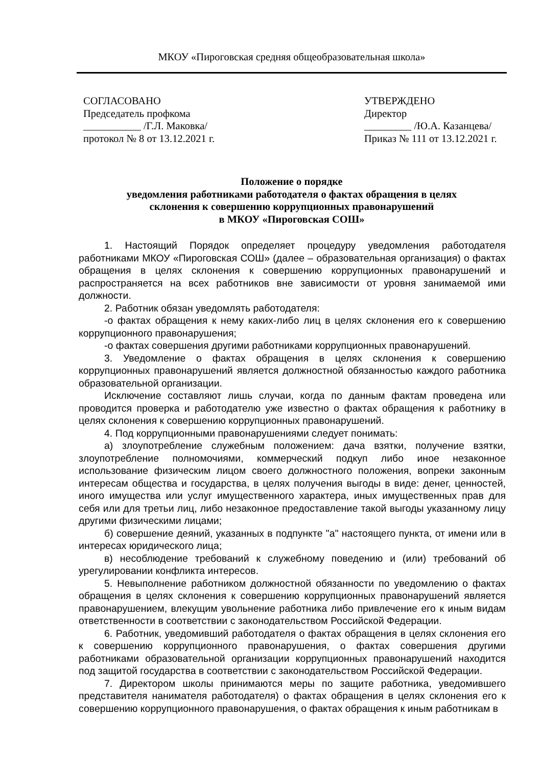МКОУ «Пироговская средняя общеобразовательная школа»
СОГЛАСОВАНО
Председатель профкома
___________ /Г.Л. Маковка/
протокол № 8 от 13.12.2021 г.
УТВЕРЖДЕНО
Директор
_________ /Ю.А. Казанцева/
Приказ № 111 от 13.12.2021 г.
Положение о порядке
уведомления работниками работодателя о фактах обращения в целях
склонения к совершению коррупционных правонарушений
в МКОУ «Пироговская СОШ»
1. Настоящий Порядок определяет процедуру уведомления работодателя работниками МКОУ «Пироговская СОШ» (далее – образовательная организация) о фактах обращения в целях склонения к совершению коррупционных правонарушений и распространяется на всех работников вне зависимости от уровня занимаемой ими должности.
2. Работник обязан уведомлять работодателя:
-о фактах обращения к нему каких-либо лиц в целях склонения его к совершению коррупционного правонарушения;
-о фактах совершения другими работниками коррупционных правонарушений.
3. Уведомление о фактах обращения в целях склонения к совершению коррупционных правонарушений является должностной обязанностью каждого работника образовательной организации.
Исключение составляют лишь случаи, когда по данным фактам проведена или проводится проверка и работодателю уже известно о фактах обращения к работнику в целях склонения к совершению коррупционных правонарушений.
4. Под коррупционными правонарушениями следует понимать:
а) злоупотребление служебным положением: дача взятки, получение взятки, злоупотребление полномочиями, коммерческий подкуп либо иное незаконное использование физическим лицом своего должностного положения, вопреки законным интересам общества и государства, в целях получения выгоды в виде: денег, ценностей, иного имущества или услуг имущественного характера, иных имущественных прав для себя или для третьи лиц, либо незаконное предоставление такой выгоды указанному лицу другими физическими лицами;
б) совершение деяний, указанных в подпункте "а" настоящего пункта, от имени или в интересах юридического лица;
в) несоблюдение требований к служебному поведению и (или) требований об урегулировании конфликта интересов.
5. Невыполнение работником должностной обязанности по уведомлению о фактах обращения в целях склонения к совершению коррупционных правонарушений является правонарушением, влекущим увольнение работника либо привлечение его к иным видам ответственности в соответствии с законодательством Российской Федерации.
6. Работник, уведомивший работодателя о фактах обращения в целях склонения его к совершению коррупционного правонарушения, о фактах совершения другими работниками образовательной организации коррупционных правонарушений находится под защитой государства в соответствии с законодательством Российской Федерации.
7. Директором школы принимаются меры по защите работника, уведомившего представителя нанимателя работодателя) о фактах обращения в целях склонения его к совершению коррупционного правонарушения, о фактах обращения к иным работникам в